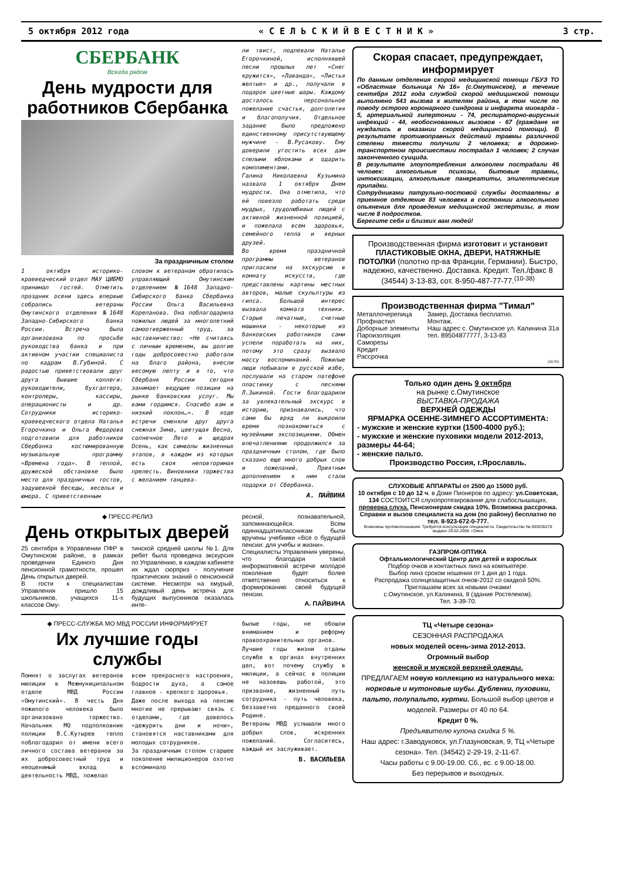5 октября 2012 года « С Е Л Ь С К И Й В Е С Т Н И К » 3 стр.
СБЕРБАНК
Всегда рядом
День мудрости для работников Сбербанка
За праздничным столом
1 октября историко-краеведческий отдел МАУ ЦИБМО принимал гостей. Отметить праздник осени здесь впервые собрались ветераны Омутинского отделения №1648 Западно-Сибирского банка России. Встреча была организована по просьбе руководства банка и при активном участии специалиста по кадрам В.Губиной. С радостью приветствовали друг друга бывшие коллеги: руководители, бухгалтера, контролеры, кассиры, операционисты и др. Сотрудники историко-краеведческого отдела Наталья Егорочкина и Ольга Федорова подготовили для работников Сбербанка костюмированную музыкальную программу «Времена года». В теплой, дружеской обстановке было место для праздничных тостов, задушевной беседы, веселья и юмора. С приветственным
словом к ветеранам обратилась управляющий Омутинским отделением №1648 Западно-Сибирского банка Сбербанка России Ольга Васильевна Корепанова. Она поблагодарила пожилых людей за многолетний самоотверженный труд, за наставничество: «Не считаясь с личным временем, вы долгие годы добросовестно работали на благо района, внесли весомую лепту и в то, что Сбербанк России сегодня занимает ведущие позиции на рынке банковских услуг. Мы вами гордимся. Спасибо вам и низкий поклон…». В ходе встречи сменяли друг друга снежная Зима, цветущая Весна, солнечное Лето и щедрая Осень, как символы жизненных этапов, в каждом из которых есть своя неповторимая прелесть. Виновники торжества с желанием танцева-
ли твист, подпевали Наталье Егорочкиной, исполнявшей песни прошлых лет «Снег кружится», «Лаванда», «Листья желтые» и др., получали в подарок цветные шары. Каждому досталось персональное пожелание счастья, долголетия и благополучия. Отдельное задание было предложено единственному присутствующему мужчине - В.Русакову. Ему доверили угостить всех дам спелыми яблоками и одарить комплиментами.
Галина Николаевна Кузьмина назвала 1 октября Днем мудрости. Она отметила, что ей повезло работать среди мудрых, трудолюбивых людей с активной жизненной позицией, и пожелала всем здоровья, семейного тепла и верных друзей.
Во время праздничной программы ветеранов пригласили на экскурсию в комнату искусств, где представлены картины местных авторов, малые скульптуры из гипса. Большой интерес вызвала комната техники. Старые печатные, счетные машинки - некоторые из банковских работников сами успели поработать на них, потому это сразу вызвало массу воспоминаний. Пожилые люди побывали в русской избе, послушали на старом патефоне пластинку с песнями Л.Зыкиной. Гости благодарили за увлекательный экскурс в историю, признавались, что сами бы вряд ли выкроили время познакомиться с музейными экспозициями. Обмен впечатлениями продолжился за праздничным столом, где было сказано еще много добрых слов и пожеланий. Приятным дополнением к ним стали подарки от Сбербанка.
А. ПАЙВИНА
◆ ПРЕСС-РЕЛИЗ
День открытых дверей
25 сентября в Управлении ПФР в Омутинском районе, в рамках проведения Единого Дня пенсионной грамотности, прошел День открытых дверей.
В гости к специалистам Управления пришло 15 школьников, учащихся 11-х классов Ому-
тинской средней школы №1. Для ребят была проведена экскурсия по Управлению, в каждом кабинете их ждал сюрприз - получение практических знаний о пенсионной системе. Несмотря на хмурый, дождливый день встреча для будущих выпускников оказалась инте-
ресной, познавательной, запоминающейся. Всем одиннадцатиклассникам были вручены учебники «Все о будущей пенсии: для учебы и жизни».
Специалисты Управления уверены, что благодаря такой информативной встрече молодое поколение будет более ответственно относиться к формированию своей будущей пенсии.
А. ПАЙВИНА
◆ ПРЕСС-СЛУЖБА МО МВД РОССИИ ИНФОРМИРУЕТ
Их лучшие годы службы
Помнят о заслугах ветеранов милиции в Межмуниципальном отделе МВД России «Омутинский». В честь Дня пожилого человека было организовано торжество. Начальник МО подполковник полиции В.С.Кутырев тепло поблагодарил от имени всего личного состава ветеранов за их добросовестный труд и неоценимый вклад в деятельность МВД, пожелал
всем прекрасного настроения, бодрости духа, а самое главное - крепкого здоровья.
Даже после выхода на пенсию многие не прерывают связь с отделами, где довелось «дежурить дни и ночи», становятся наставниками для молодых сотрудников.
За праздничным столом старшее поколение милиционеров охотно вспоминало
былые годы, не обошли вниманием и реформу правоохранительных органов.
Лучшие годы жизни отданы службе в органах внутренних дел, вот почему службу в милиции, а сейчас в полиции не назовешь работой, это призвание, жизненный путь сотрудника - путь человека, беззаветно преданного своей Родине.
Ветераны МВД услышали много добрых слов, искренних пожеланий. Согласитесь, каждый их заслуживает.
В. ВАСИЛЬЕВА
Скорая спасает, предупреждает, информирует
По данным отделения скорой медицинской помощи ГБУЗ ТО «Областная больница №16» (с.Омутинское), в течение сентября 2012 года службой скорой медицинской помощи выполнено 543 вызова к жителям района, в том числе по поводу острого коронарного синдрома и инфаркта миокарда - 5, артериальной гипертонии - 74, респираторно-вирусных инфекций - 44, необоснованных вызовов - 67 (граждане не нуждались в оказании скорой медицинской помощи). В результате противоправных действий травмы различной степени тяжести получили 2 человека; в дорожно-транспортном происшествии пострадал 1 человек; 2 случая законченного суицида.
В результате злоупотребления алкоголем пострадали 46 человек: алкогольные психозы, бытовые травмы, интоксикации, алкогольные панкреатиты, эпилептические припадки.
Сотрудниками патрульно-постовой службы доставлены в приемное отделение 83 человека в состоянии алкогольного опьянения для проведения медицинской экспертизы, в том числе 8 подростков.
Берегите себя и близких вам людей!
Производственная фирма изготовит и установит ПЛАСТИКОВЫЕ ОКНА, ДВЕРИ, НАТЯЖНЫЕ ПОТОЛКИ (полотно пр-ва Франции, Германии). Быстро, надежно, качественно. Доставка. Кредит. Тел./факс 8 (34544) 3-13-83, сот. 8-950-487-77-77.<sup>(10-38)</sup>
Производственная фирма "Тимал"
Металлочерепица
Профнастил
Доборные элементы
Пароизоляция
Саморезы
Кредит
Рассрочка
Замер, Доставка бесплатно.
Монтаж.
Наш адрес с. Омутинское ул. Калинина 31а
тел. 89504877777, 3-13-83
(10-35)
Только один день 9 октября
на рынке с.Омутинское
ВЫСТАВКА-ПРОДАЖА
ВЕРХНЕЙ ОДЕЖДЫ
ЯРМАРКА ОСЕННЕ-ЗИМНЕГО АССОРТИМЕНТА:
- мужские и женские куртки (1500-4000 руб.);
- мужские и женские пуховики модели 2012-2013, размеры 44-64;
- женские пальто.
Производство Россия, г.Ярославль.
СЛУХОВЫЕ АППАРАТЫ от 2500 до 15000 руб.
10 октября с 10 до 12 ч. в Доме Пионеров по адресу: ул.Советская, 134 СОСТОИТСЯ слухопротезирование для слабослышащих, проверка слуха. Пенсионерам скидка 10%. Возможна рассрочка. Справки и вызов специалиста на дом (по району) бесплатно по тел. 8-923-672-0-777.
Возможны противопоказания. Требуется консультация специалиста. Свидетельство № 003035270 выдано 20.02.2008. г.Омск
ГАЗПРОМ-ОПТИКА
Офтальмологический Центр для детей и взрослых
Подбор очков и контактных линз на компьютере.
Выбор линз сроком ношения от 1 дня до 1 года.
Распродажа солнцезащитных очков-2012 со скидкой 50%.
Приглашаем всех за новыми очками!
с.Омутинское, ул.Калинина, 8 (здание Ростелеком).
Тел. 3-39-70.
ТЦ «Четыре сезона»
СЕЗОННАЯ РАСПРОДАЖА
новых моделей осень-зима 2012-2013.
Огромный выбор
женской и мужской верхней одежды.
ПРЕДЛАГАЕМ новую коллекцию из натурального меха: норковые и мутоновые шубы. Дубленки, пуховики, пальто, полупальто, куртки. Большой выбор цветов и моделей. Размеры от 40 по 64.
Кредит 0 %.
Предъявителю купона скидка 5 %.
Наш адрес: г.Заводуковск, ул.Глазуновская, 9, ТЦ «Четыре сезона». Тел. (34542) 2-29-19, 2-11-67.
Часы работы с 9.00-19.00. Сб., вс. с 9.00-18.00.
Без перерывов и выходных.